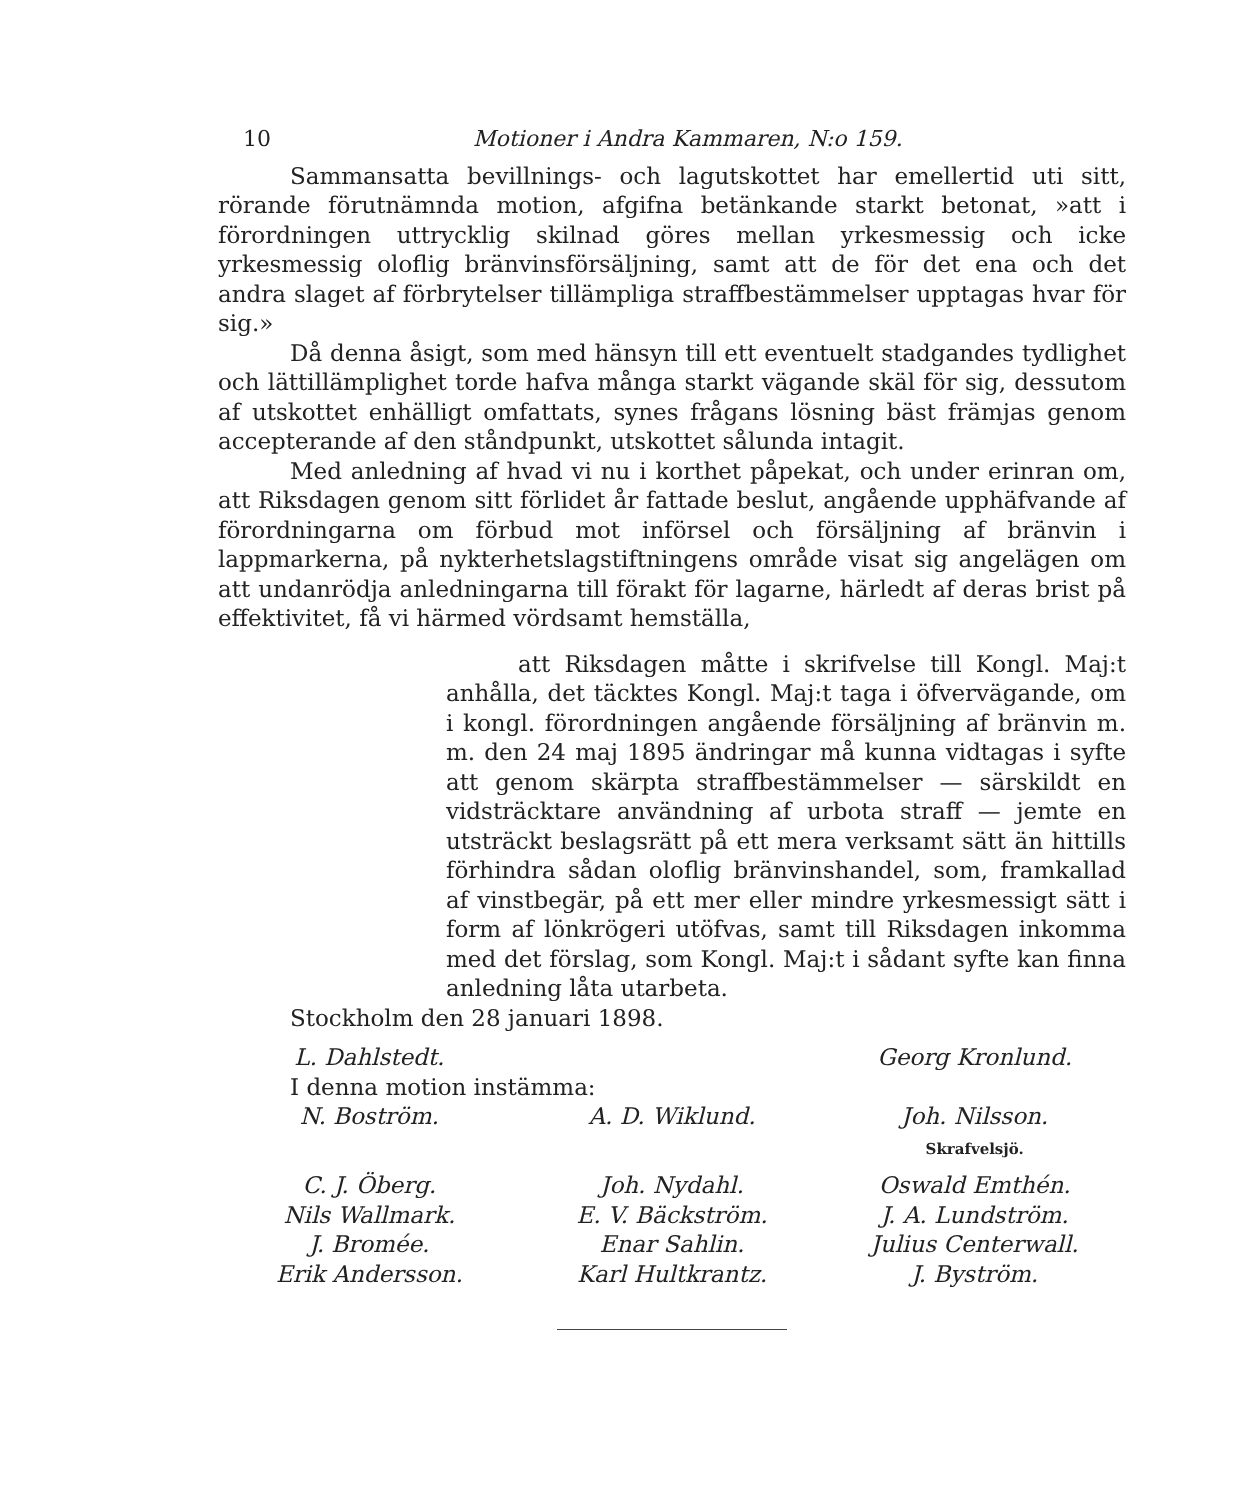10 Motioner i Andra Kammaren, N:o 159.
Sammansatta bevillnings- och lagutskottet har emellertid uti sitt, rörande förutnämnda motion, afgifna betänkande starkt betonat, »att i förordningen uttrycklig skilnad göres mellan yrkesmessig och icke yrkesmessig oloflig bränvinsförsäljning, samt att de för det ena och det andra slaget af förbrytelser tillämpliga straffbestämmelser upptagas hvar för sig.»
Då denna åsigt, som med hänsyn till ett eventuelt stadgandes tydlighet och lättillämplighet torde hafva många starkt vägande skäl för sig, dessutom af utskottet enhälligt omfattats, synes frågans lösning bäst främjas genom accepterande af den ståndpunkt, utskottet sålunda intagit.
Med anledning af hvad vi nu i korthet påpekat, och under erinran om, att Riksdagen genom sitt förlidet år fattade beslut, angående upphäfvande af förordningarna om förbud mot införsel och försäljning af bränvin i lappmarkerna, på nykterhetslagstiftningens område visat sig angelägen om att undanrödja anledningarna till förakt för lagarne, härledt af deras brist på effektivitet, få vi härmed vördsamt hemställa,
att Riksdagen måtte i skrifvelse till Kongl. Maj:t anhålla, det täcktes Kongl. Maj:t taga i öfvervägande, om i kongl. förordningen angående försäljning af bränvin m. m. den 24 maj 1895 ändringar må kunna vidtagas i syfte att genom skärpta straffbestämmelser — särskildt en vidsträcktare användning af urbota straff — jemte en utsträckt beslagsrätt på ett mera verksamt sätt än hittills förhindra sådan oloflig bränvinshandel, som, framkallad af vinstbegär, på ett mer eller mindre yrkesmessigt sätt i form af lönkrögeri utöfvas, samt till Riksdagen inkomma med det förslag, som Kongl. Maj:t i sådant syfte kan finna anledning låta utarbeta.
Stockholm den 28 januari 1898.
L. Dahlstedt. Georg Kronlund.
I denna motion instämma:
N. Boström. A. D. Wiklund. Joh. Nilsson.
Skrafvelsjö. C. J. Öberg. Joh. Nydahl. Oswald Emthén. Nils Wallmark. E. V. Bäckström. J. A. Lundström. J. Bromée. Enar Sahlin. Julius Centerwall. Erik Andersson. Karl Hultkrantz. J. Byström.